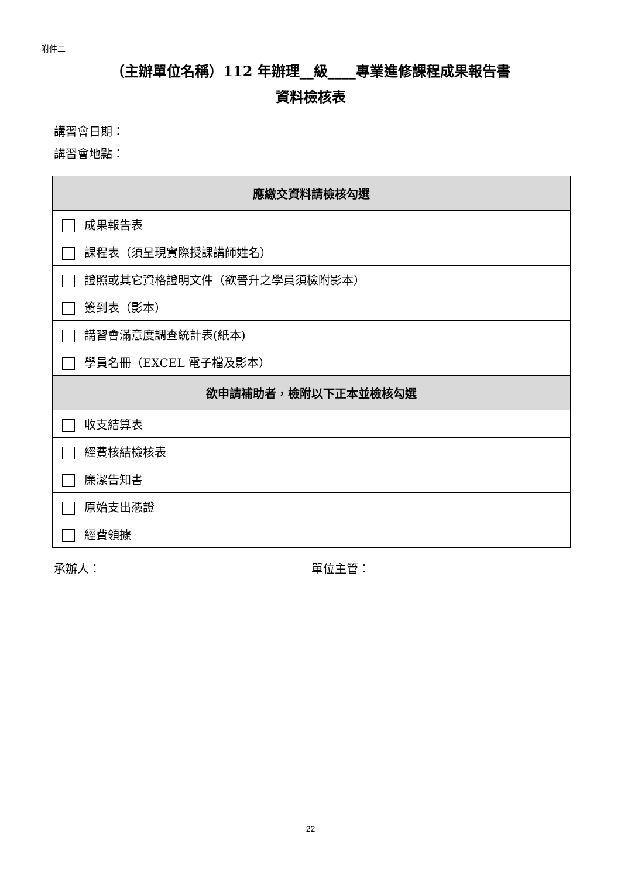附件二
（主辦單位名稱）112 年辦理__級____專業進修課程成果報告書
資料檢核表
講習會日期：
講習會地點：
| 應繳交資料請檢核勾選 |
| --- |
| 成果報告表 |
| 課程表（須呈現實際授課講師姓名） |
| 證照或其它資格證明文件（欲晉升之學員須檢附影本） |
| 簽到表（影本） |
| 講習會滿意度調查統計表(紙本) |
| 學員名冊（EXCEL 電子檔及影本） |
| 欲申請補助者，檢附以下正本並檢核勾選 |
| 收支結算表 |
| 經費核結檢核表 |
| 廉潔告知書 |
| 原始支出憑證 |
| 經費領據 |
承辦人： 單位主管：
22